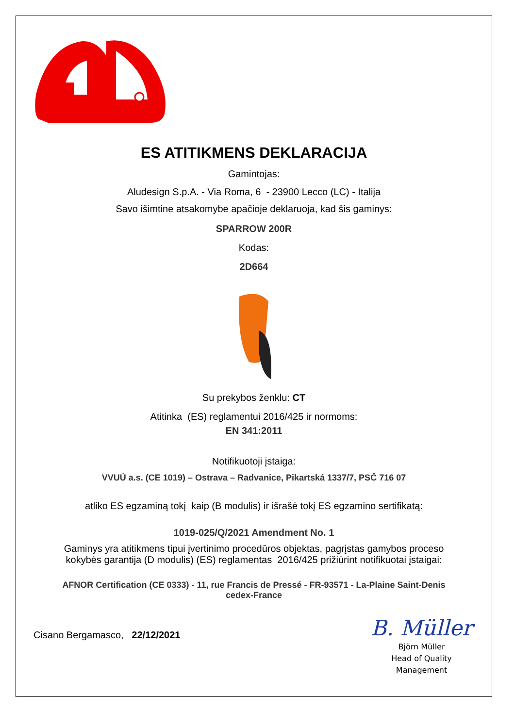ES ATITIKMENS DEKLARACIJA
Gamintojas:
Aludesign S.p.A. - Via Roma, 6 - 23900 Lecco (LC) - Italija
Savo išimtine atsakomybe apačioje deklaruoja, kad šis gaminys:
SPARROW 200R
Kodas:
2D664
Su prekybos ženklu: CT
Atitinka (ES) reglamentui 2016/425 ir normoms:
EN 341:2011
Notifikuotoji įstaiga:
VVUÚ a.s. (CE 1019) – Ostrava – Radvanice, Pikartská 1337/7, PSČ 716 07
atliko ES egzaminą tokį kaip (B modulis) ir išrašė tokį ES egzamino sertifikatą:
1019-025/Q/2021 Amendment No. 1
Gaminys yra atitikmens tipui įvertinimo procedūros objektas, pagrįstas gamybos proceso
kokybės garantija (D modulis) (ES) reglamentas 2016/425 prižiūrint notifikuotai įstaigai:
AFNOR Certification (CE 0333) - 11, rue Francis de Pressé - FR-93571 - La-Plaine Saint-Denis
cedex-France
Cisano Bergamasco, 22/12/2021
B. Müller
Björn Müller
Head of Quality
Management